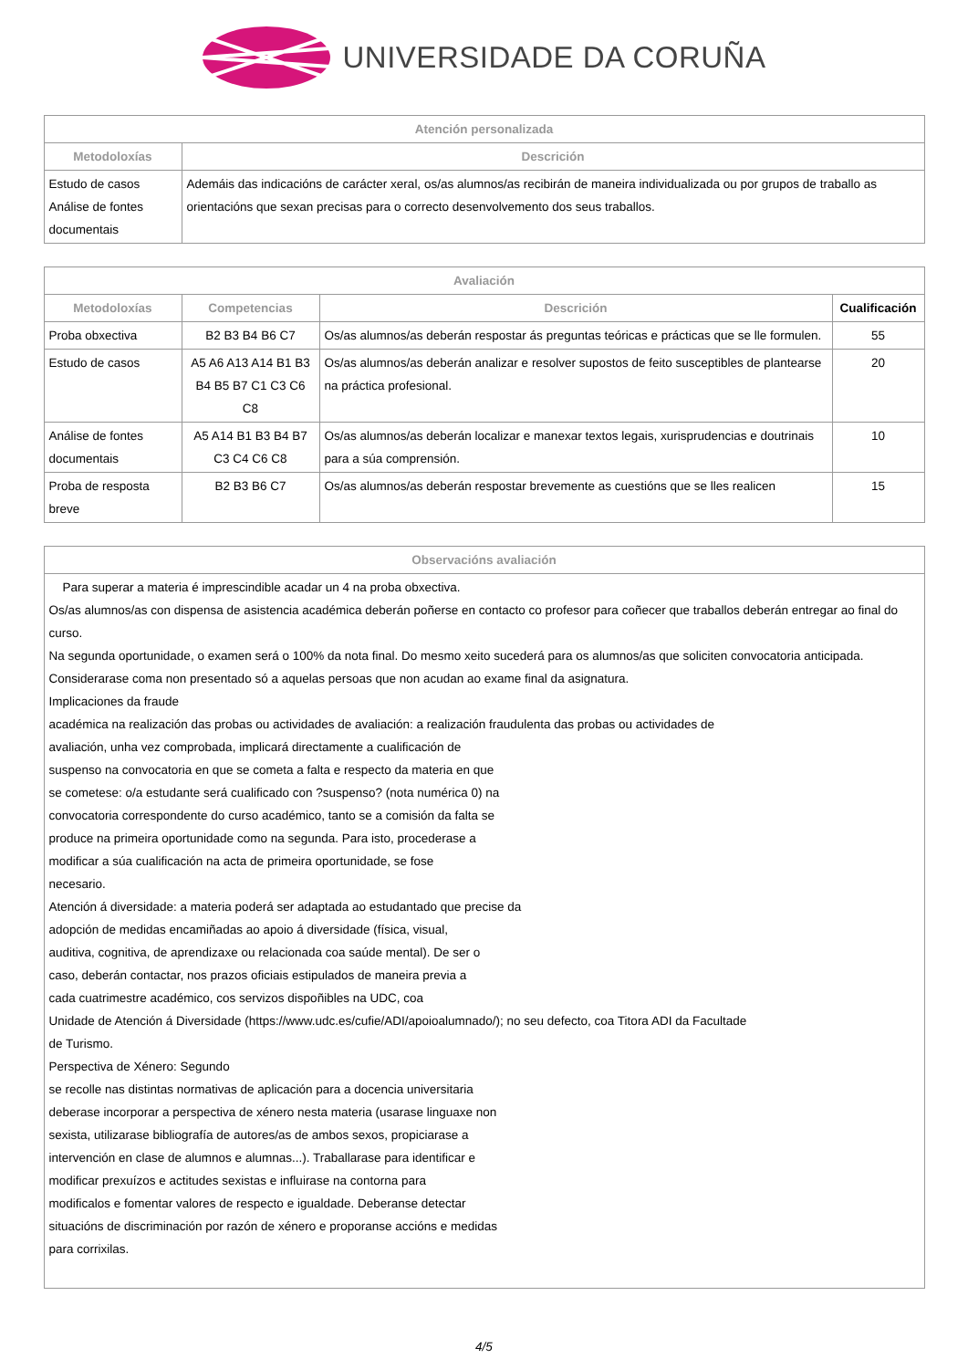UNIVERSIDADE DA CORUÑA
| Atención personalizada | |
| --- | --- |
| Metodoloxías | Descrición |
| Estudo de casos Análise de fontes documentais | Ademáis das indicacións de carácter xeral, os/as alumnos/as recibirán de maneira individualizada ou por grupos de traballo as orientacións que sexan precisas para o correcto desenvolvemento dos seus traballos. |
| Avaliación | | | |
| --- | --- | --- | --- |
| Metodoloxías | Competencias | Descrición | Cualificación |
| Proba obxectiva | B2 B3 B4 B6 C7 | Os/as alumnos/as deberán respostar ás preguntas teóricas e prácticas que se lle formulen. | 55 |
| Estudo de casos | A5 A6 A13 A14 B1 B3 B4 B5 B7 C1 C3 C6 C8 | Os/as alumnos/as deberán analizar e resolver supostos de feito susceptibles de plantearse na práctica profesional. | 20 |
| Análise de fontes documentais | A5 A14 B1 B3 B4 B7 C3 C4 C6 C8 | Os/as alumnos/as deberán localizar e manexar textos legais, xurisprudencias e doutrinais para a súa comprensión. | 10 |
| Proba de resposta breve | B2 B3 B6 C7 | Os/as alumnos/as deberán respostar brevemente as cuestións que se lles realicen | 15 |
| Observacións avaliación |
| --- |
| Para superar a materia é imprescindible acadar un 4 na proba obxectiva. Os/as alumnos/as con dispensa de asistencia académica deberán poñerse en contacto co profesor para coñecer que traballos deberán entregar ao final do curso. Na segunda oportunidade, o examen será o 100% da nota final. Do mesmo xeito sucederá para os alumnos/as que soliciten convocatoria anticipada. Considerarase coma non presentado só a aquelas persoas que non acudan ao exame final da asignatura. Implicaciones da fraude académica na realización das probas ou actividades de avaliación: a realización fraudulenta das probas ou actividades de avaliación, unha vez comprobada, implicará directamente a cualificación de suspenso na convocatoria en que se cometa a falta e respecto da materia en que se cometese: o/a estudante será cualificado con ?suspenso? (nota numérica 0) na convocatoria correspondente do curso académico, tanto se a comisión da falta se produce na primeira oportunidade como na segunda. Para isto, procederase a modificar a súa cualificación na acta de primeira oportunidade, se fose necesario. Atención á diversidade: a materia poderá ser adaptada ao estudantado que precise da adopción de medidas encamiñadas ao apoio á diversidade (física, visual, auditiva, cognitiva, de aprendizaxe ou relacionada coa saúde mental). De ser o caso, deberán contactar, nos prazos oficiais estipulados de maneira previa a cada cuatrimestre académico, cos servizos dispoñibles na UDC, coa Unidade de Atención á Diversidade (https://www.udc.es/cufie/ADI/apoioalumnado/); no seu defecto, coa Titora ADI da Facultade de Turismo. Perspectiva de Xénero: Segundo se recolle nas distintas normativas de aplicación para a docencia universitaria deberase incorporar a perspectiva de xénero nesta materia (usarase linguaxe non sexista, utilizarase bibliografía de autores/as de ambos sexos, propiciarase a intervención en clase de alumnos e alumnas...). Traballarase para identificar e modificar prexuízos e actitudes sexistas e influirase na contorna para modificalos e fomentar valores de respecto e igualdade. Deberanse detectar situacións de discriminación por razón de xénero e proporanse accións e medidas para corrixilas. |
4/5